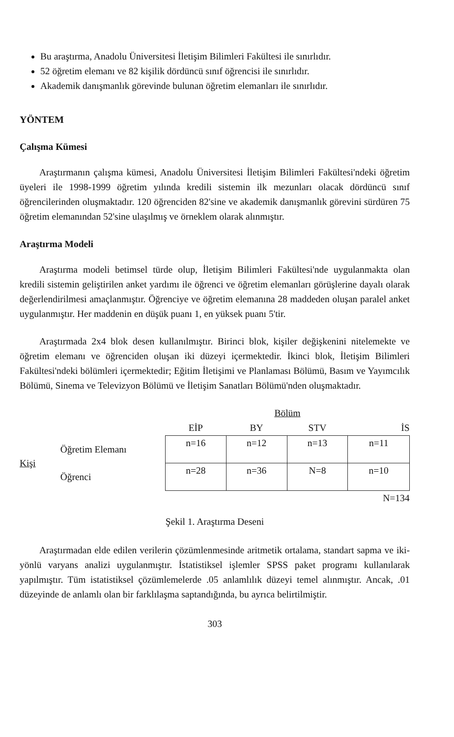Bu araştırma, Anadolu Üniversitesi İletişim Bilimleri Fakültesi ile sınırlıdır.
52 öğretim elemanı ve 82 kişilik dördüncü sınıf öğrencisi ile sınırlıdır.
Akademik danışmanlık görevinde bulunan öğretim elemanları ile sınırlıdır.
YÖNTEM
Çalışma Kümesi
Araştırmanın çalışma kümesi, Anadolu Üniversitesi İletişim Bilimleri Fakültesi'ndeki öğretim üyeleri ile 1998-1999 öğretim yılında kredili sistemin ilk mezunları olacak dördüncü sınıf öğrencilerinden oluşmaktadır. 120 öğrenciden 82'sine ve akademik danışmanlık görevini sürdüren 75 öğretim elemanından 52'sine ulaşılmış ve örneklem olarak alınmıştır.
Araştırma Modeli
Araştırma modeli betimsel türde olup, İletişim Bilimleri Fakültesi'nde uygulanmakta olan kredili sistemin geliştirilen anket yardımı ile öğrenci ve öğretim elemanları görüşlerine dayalı olarak değerlendirilmesi amaçlanmıştır. Öğrenciye ve öğretim elemanına 28 maddeden oluşan paralel anket uygulanmıştır. Her maddenin en düşük puanı 1, en yüksek puanı 5'tir.
Araştırmada 2x4 blok desen kullanılmıştır. Birinci blok, kişiler değişkenini nitelemekte ve öğretim elemanı ve öğrenciden oluşan iki düzeyi içermektedir. İkinci blok, İletişim Bilimleri Fakültesi'ndeki bölümleri içermektedir; Eğitim İletişimi ve Planlaması Bölümü, Basım ve Yayımcılık Bölümü, Sinema ve Televizyon Bölümü ve İletişim Sanatları Bölümü'nden oluşmaktadır.
| | | Bölüm | | | |
| --- | --- | --- | --- | --- | --- |
| | | EİP | BY | STV | İS |
| Kişi | Öğretim Elemanı | n=16 | n=12 | n=13 | n=11 |
| | Öğrenci | n=28 | n=36 | N=8 | n=10 |
| | | | | | N=134 |
Şekil 1. Araştırma Deseni
Araştırmadan elde edilen verilerin çözümlenmesinde aritmetik ortalama, standart sapma ve iki-yönlü varyans analizi uygulanmıştır. İstatistiksel işlemler SPSS paket programı kullanılarak yapılmıştır. Tüm istatistiksel çözümlemelerde .05 anlamlılık düzeyi temel alınmıştır. Ancak, .01 düzeyinde de anlamlı olan bir farklılaşma saptandığında, bu ayrıca belirtilmiştir.
303